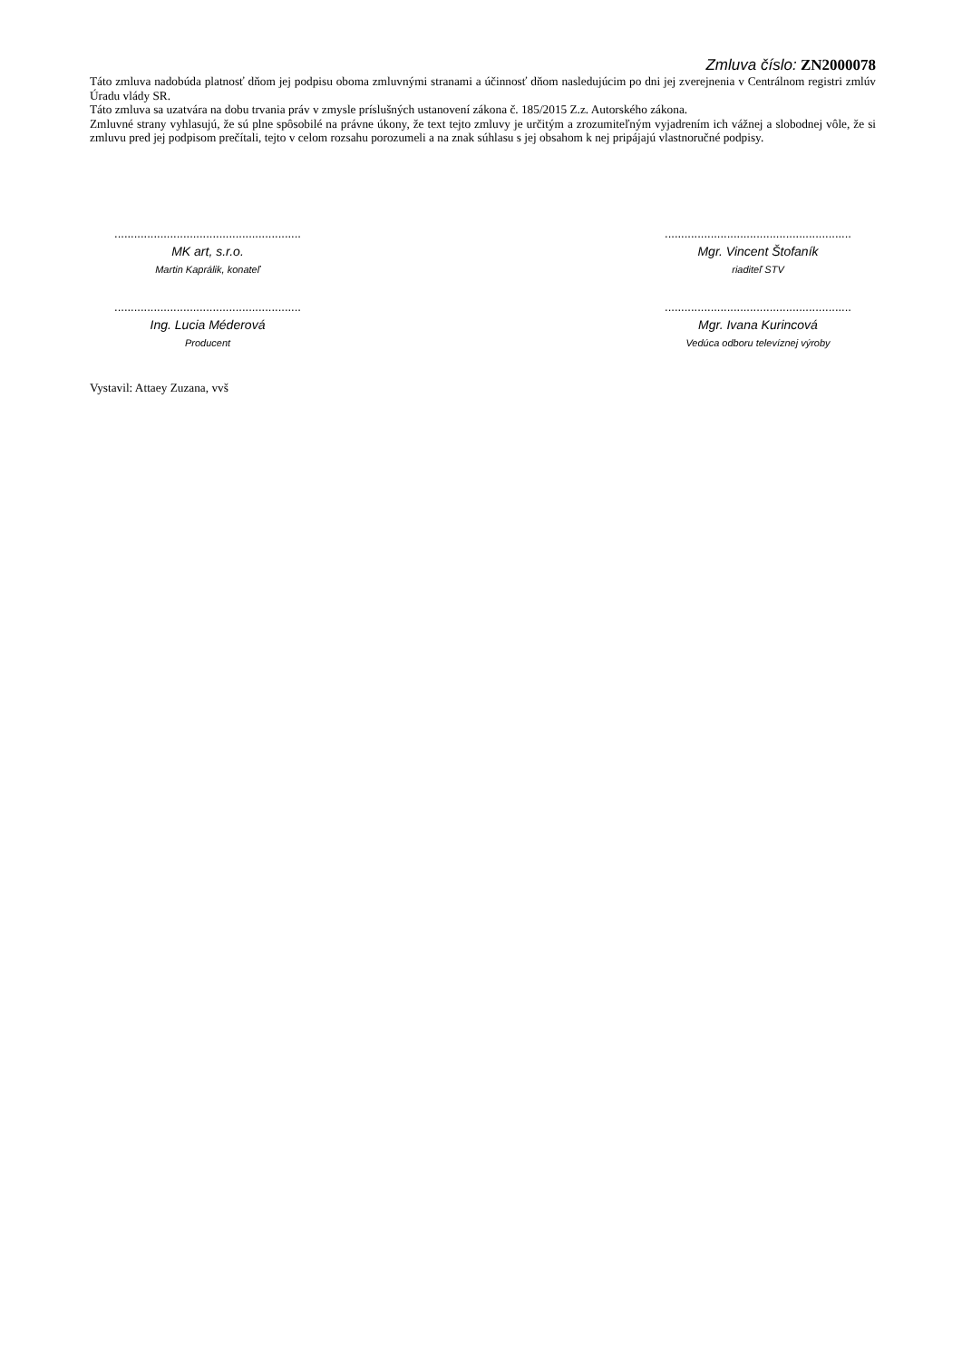Zmluva číslo: ZN2000078
Táto zmluva nadobúda platnosť dňom jej podpisu oboma zmluvnými stranami a účinnosť dňom nasledujúcim po dni jej zverejnenia v Centrálnom registri zmlúv Úradu vlády SR.
Táto zmluva sa uzatvára na dobu trvania práv v zmysle príslušných ustanovení zákona č. 185/2015 Z.z. Autorského zákona.
Zmluvné strany vyhlasujú, že sú plne spôsobilé na právne úkony, že text tejto zmluvy je určitým a zrozumiteľným vyjadrením ich vážnej a slobodnej vôle, že si zmluvu pred jej podpisom prečítali, tejto v celom rozsahu porozumeli a na znak súhlasu s jej obsahom k nej pripájajú vlastnoručné podpisy.
.........................................................
MK art, s.r.o.
Martin Kaprálik, konateľ
.........................................................
Mgr. Vincent Štofaník
riaditeľ STV
.........................................................
Ing. Lucia Méderová
Producent
.........................................................
Mgr. Ivana Kurincová
Vedúca odboru televíznej výroby
Vystavil: Attaey Zuzana, vvš